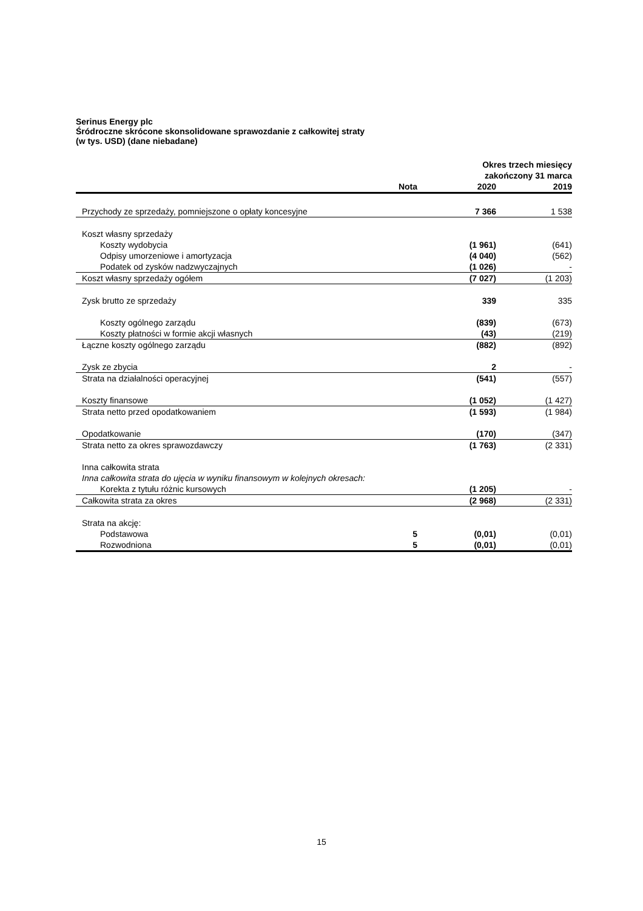Serinus Energy plc
Śródroczne skrócone skonsolidowane sprawozdanie z całkowitej straty
(w tys. USD) (dane niebadane)
| | | Okres trzech miesięcy zakończony 31 marca | |
| --- | --- | --- | --- |
| | Nota | 2020 | 2019 |
| Przychody ze sprzedaży, pomniejszone o opłaty koncesyjne | | 7 366 | 1 538 |
| Koszt własny sprzedaży | | | |
| Koszty wydobycia | | (1 961) | (641) |
| Odpisy umorzeniowe i amortyzacja | | (4 040) | (562) |
| Podatek od zysków nadzwyczajnych | | (1 026) | - |
| Koszt własny sprzedaży ogółem | | (7 027) | (1 203) |
| Zysk brutto ze sprzedaży | | 339 | 335 |
| Koszty ogólnego zarządu | | (839) | (673) |
| Koszty płatności w formie akcji własnych | | (43) | (219) |
| Łączne koszty ogólnego zarządu | | (882) | (892) |
| Zysk ze zbycia | | 2 | - |
| Strata na działalności operacyjnej | | (541) | (557) |
| Koszty finansowe | | (1 052) | (1 427) |
| Strata netto przed opodatkowaniem | | (1 593) | (1 984) |
| Opodatkowanie | | (170) | (347) |
| Strata netto za okres sprawozdawczy | | (1 763) | (2 331) |
| Inna całkowita strata | | | |
| Inna całkowita strata do ujęcia w wyniku finansowym w kolejnych okresach: | | | |
| Korekta z tytułu różnic kursowych | | (1 205) | - |
| Całkowita strata za okres | | (2 968) | (2 331) |
| Strata na akcję: | | | |
| Podstawowa | 5 | (0,01) | (0,01) |
| Rozwodniona | 5 | (0,01) | (0,01) |
15